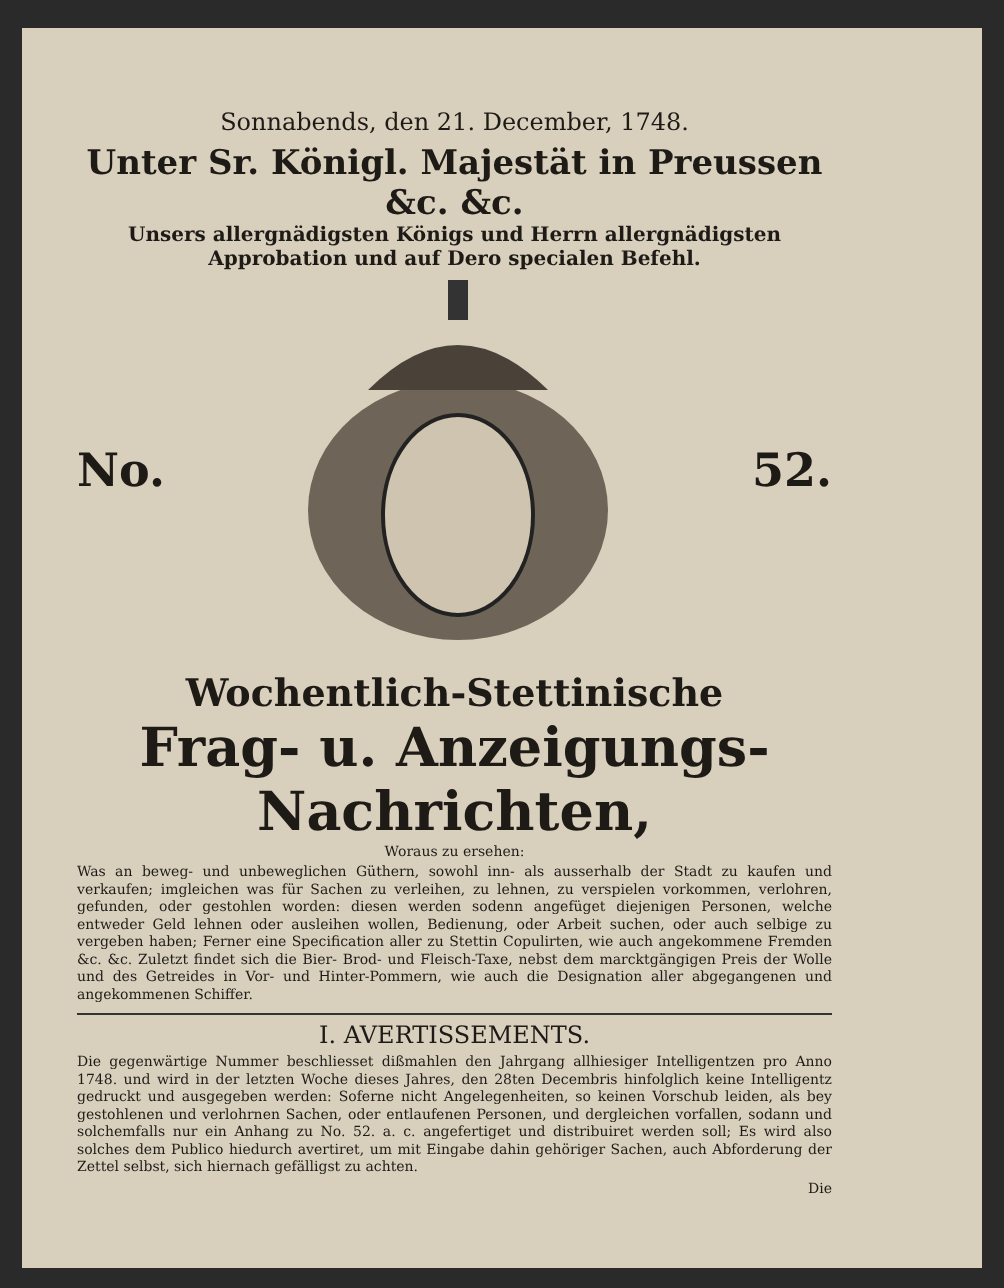Sonnabends, den 21. December, 1748.
Unter Sr. Königl. Majestät in Preussen &c. &c.
Unsers allergnädigsten Königs und Herrn allergnädigsten
Approbation und auf Dero specialen Befehl.
No. 52.
Wochentlich-Stettinische
Frag- u. Anzeigungs-Nachrichten,
Woraus zu ersehen:
Was an beweg- und unbeweglichen Güthern, sowohl inn- als ausserhalb der Stadt zu kaufen und verkaufen; imgleichen was für Sachen zu verleihen, zu lehnen, zu verspielen vorkommen, verlohren, gefunden, oder gestohlen worden: diesen werden sodenn angefüget diejenigen Personen, welche entweder Geld lehnen oder ausleihen wollen, Bedienung, oder Arbeit suchen, oder auch selbige zu vergeben haben; Ferner eine Specification aller zu Stettin Copulirten, wie auch angekommene Fremden &c. &c. Zuletzt findet sich die Bier- Brod- und Fleisch-Taxe, nebst dem marcktgängigen Preis der Wolle und des Getreides in Vor- und Hinter-Pommern, wie auch die Designation aller abgegangenen und angekommenen Schiffer.
I. AVERTISSEMENTS.
Die gegenwärtige Nummer beschliesset dißmahlen den Jahrgang allhiesiger Intelligentzen pro Anno 1748. und wird in der letzten Woche dieses Jahres, den 28ten Decembris hinfolglich keine Intelligentz gedruckt und ausgegeben werden: Soferne nicht Angelegenheiten, so keinen Vorschub leiden, als bey gestohlenen und verlohrnen Sachen, oder entlaufenen Personen, und dergleichen vorfallen, sodann und solchemfalls nur ein Anhang zu No. 52. a. c. angefertiget und distribuiret werden soll; Es wird also solches dem Publico hiedurch avertiret, um mit Eingabe dahin gehöriger Sachen, auch Abforderung der Zettel selbst, sich hiernach gefälligst zu achten.
Die